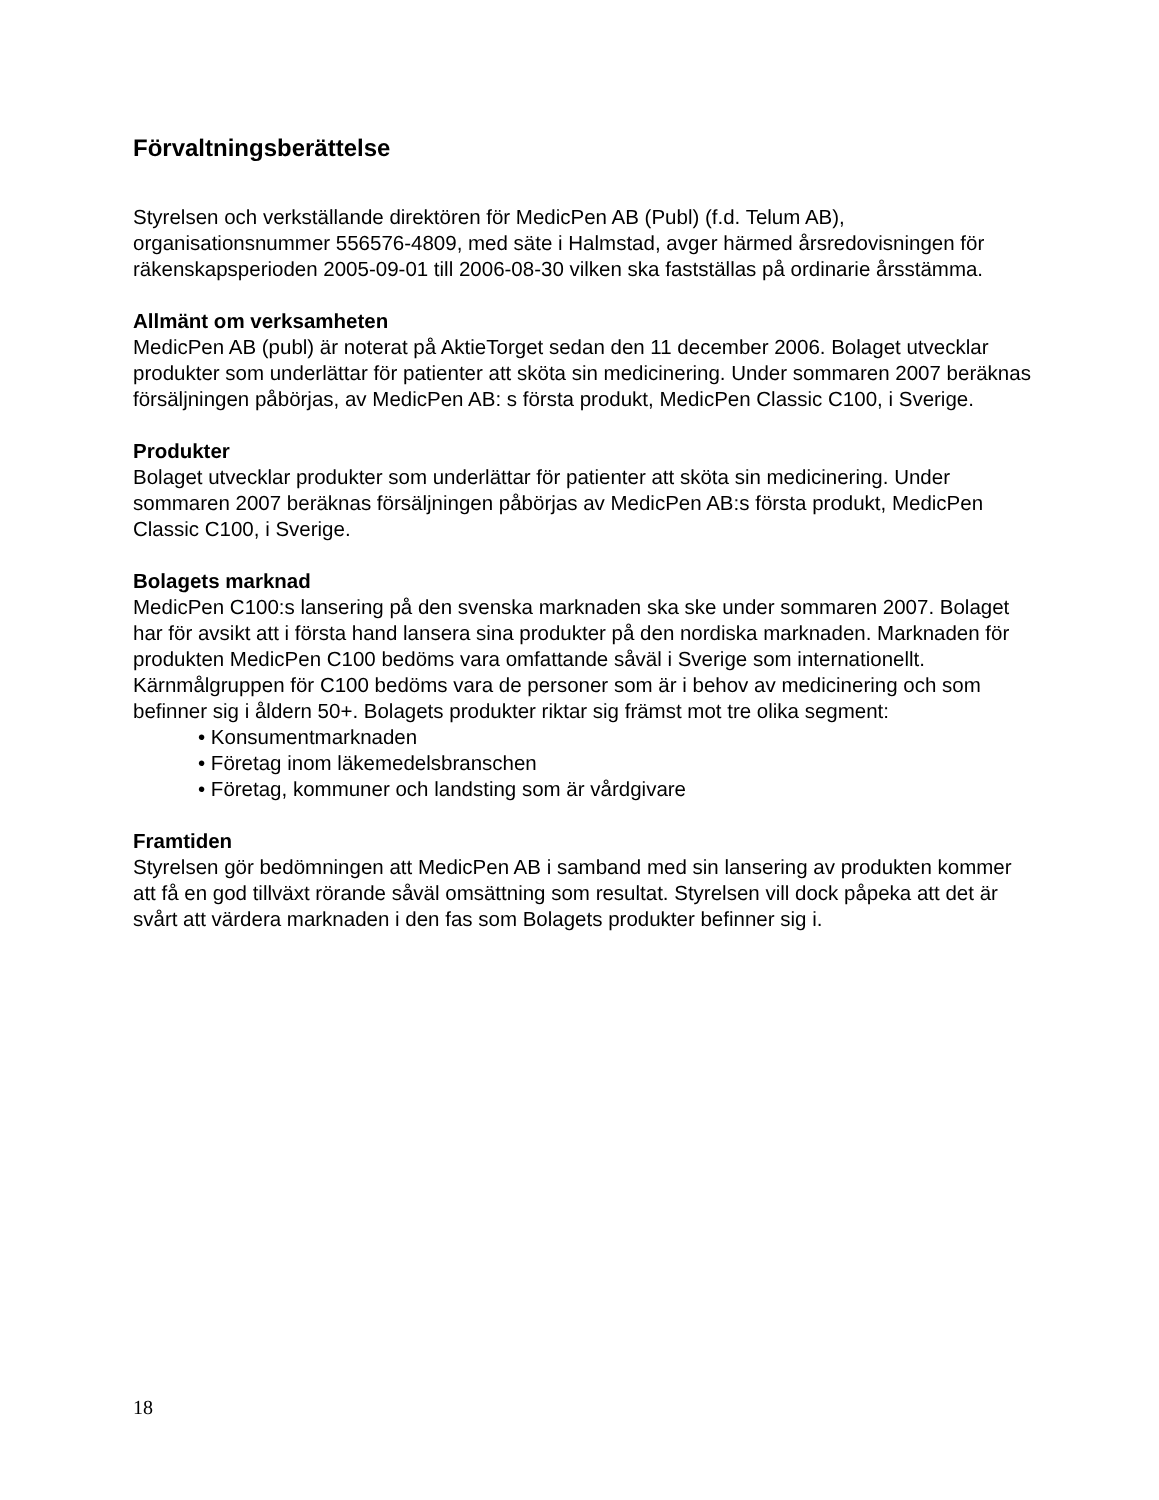Förvaltningsberättelse
Styrelsen och verkställande direktören för MedicPen AB (Publ) (f.d. Telum AB), organisationsnummer 556576-4809, med säte i Halmstad, avger härmed årsredovisningen för räkenskapsperioden 2005-09-01 till 2006-08-30 vilken ska fastställas på ordinarie årsstämma.
Allmänt om verksamheten
MedicPen AB (publ) är noterat på AktieTorget sedan den 11 december 2006. Bolaget utvecklar produkter som underlättar för patienter att sköta sin medicinering. Under sommaren 2007 beräknas försäljningen påbörjas, av MedicPen AB: s första produkt, MedicPen Classic C100, i Sverige.
Produkter
Bolaget utvecklar produkter som underlättar för patienter att sköta sin medicinering. Under sommaren 2007 beräknas försäljningen påbörjas av MedicPen AB:s första produkt, MedicPen Classic C100, i Sverige.
Bolagets marknad
MedicPen C100:s lansering på den svenska marknaden ska ske under sommaren 2007. Bolaget har för avsikt att i första hand lansera sina produkter på den nordiska marknaden. Marknaden för produkten MedicPen C100 bedöms vara omfattande såväl i Sverige som internationellt. Kärnmålgruppen för C100 bedöms vara de personer som är i behov av medicinering och som befinner sig i åldern 50+. Bolagets produkter riktar sig främst mot tre olika segment:
• Konsumentmarknaden
• Företag inom läkemedelsbranschen
• Företag, kommuner och landsting som är vårdgivare
Framtiden
Styrelsen gör bedömningen att MedicPen AB i samband med sin lansering av produkten kommer att få en god tillväxt rörande såväl omsättning som resultat. Styrelsen vill dock påpeka att det är svårt att värdera marknaden i den fas som Bolagets produkter befinner sig i.
18